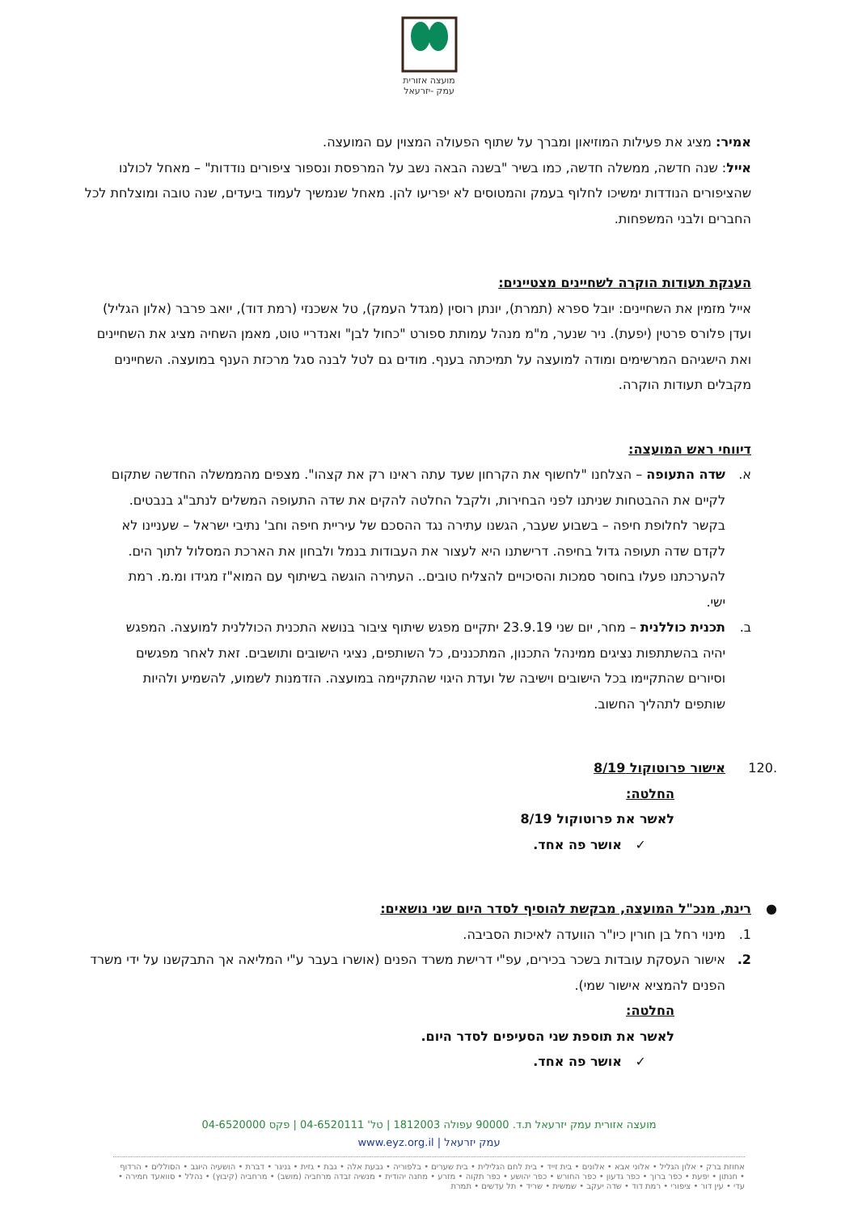מועצה אזורית
עמק -יזרעאל
אמיר: מציג את פעילות המוזיאון ומברך על שתוף הפעולה המצוין עם המועצה.
אייל: שנה חדשה, ממשלה חדשה, כמו בשיר "בשנה הבאה נשב על המרפסת ונספור ציפורים נודדות" – מאחל לכולנו שהציפורים הנודדות ימשיכו לחלוף בעמק והמטוסים לא יפריעו להן. מאחל שנמשיך לעמוד ביעדים, שנה טובה ומוצלחת לכל החברים ולבני המשפחות.
הענקת תעודות הוקרה לשחיינים מצטיינים:
אייל מזמין את השחיינים: יובל ספרא (תמרת), יונתן רוסין (מגדל העמק), טל אשכנזי (רמת דוד), יואב פרבר (אלון הגליל) ועדן פלורס פרטין (יפעת). ניר שנער, מ"מ מנהל עמותת ספורט "כחול לבן" ואנדריי טוט, מאמן השחיה מציג את השחיינים ואת הישגיהם המרשימים ומודה למועצה על תמיכתה בענף. מודים גם לטל לבנה סגל מרכזת הענף במועצה. השחיינים מקבלים תעודות הוקרה.
דיווחי ראש המועצה:
א. שדה התעופה – הצלחנו "לחשוף את הקרחון שעד עתה ראינו רק את קצהו". מצפים מהממשלה החדשה שתקום לקיים את ההבטחות שניתנו לפני הבחירות, ולקבל החלטה להקים את שדה התעופה המשלים לנתב"ג בנבטים. בקשר לחלופת חיפה – בשבוע שעבר, הגשנו עתירה נגד ההסכם של עיריית חיפה וחב' נתיבי ישראל – שעניינו לא לקדם שדה תעופה גדול בחיפה. דרישתנו היא לעצור את העבודות בנמל ולבחון את הארכת המסלול לתוך הים. להערכתנו פעלו בחוסר סמכות והסיכויים להצליח טובים.. העתירה הוגשה בשיתוף עם המוא"ז מגידו ומ.מ. רמת ישי.
ב. תכנית כוללנית – מחר, יום שני 23.9.19 יתקיים מפגש שיתוף ציבור בנושא התכנית הכוללנית למועצה. המפגש יהיה בהשתתפות נציגים ממינהל התכנון, המתכננים, כל השותפים, נציגי הישובים ותושבים. זאת לאחר מפגשים וסיורים שהתקיימו בכל הישובים וישיבה של ועדת היגוי שהתקיימה במועצה. הזדמנות לשמוע, להשמיע ולהיות שותפים לתהליך החשוב.
.120 אישור פרוטוקול 8/19
החלטה:
לאשר את פרוטוקול 8/19
✓ אושר פה אחד.
● רינת, מנכ"ל המועצה, מבקשת להוסיף לסדר היום שני נושאים:
1. מינוי רחל בן חורין כיו"ר הוועדה לאיכות הסביבה.
2. אישור העסקת עובדות בשכר בכירים, עפ"י דרישת משרד הפנים (אושרו בעבר ע"י המליאה אך התבקשנו על ידי משרד הפנים להמציא אישור שמי).
החלטה:
לאשר את תוספת שני הסעיפים לסדר היום.
✓ אושר פה אחד.
מועצה אזורית עמק יזרעאל ת.ד. 90000 עפולה 1812003 | טל' 04-6520111 | פקס 04-6520000
עמק יזרעאל | www.eyz.org.il
אחוזת ברק • אלון הגליל • אלוני אבא • אלונים • בית זייד • בית לחם הגלילית • בית שערים • בלפוריה • גבעת אלה • גבת • גזית • גניגר • דברת • הושעיה היוגב • הסוללים • הרדוף • חנתון • יפעת • כפר ברוך • כפר גדעון • כפר החורש • כפר יהושע • כפר תקוה • מזרע • מחנה יהודית • מנשיה זבדה מרחביה (מושב) • מרחביה (קיבוץ) • נהלל • סוואעד חמירה • עדי • עין דור • ציפורי • רמת דוד • שדה יעקב • שמשית • שריד • תל עדשים • תמרת